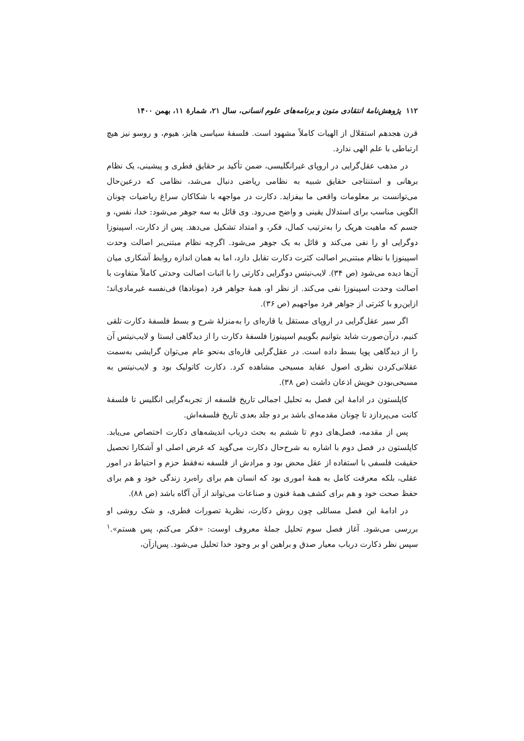۱۱۲ پژوهش‌نامهٔ انتقادی متون و برنامه‌های علوم انسانی، سال ۲۱، شمارهٔ ۱۱، بهمن ۱۴۰۰
قرن هجدهم استقلال از الهیات کاملاً مشهود است. فلسفهٔ سیاسی هابز، هیوم، و روسو نیز هیچ ارتباطی با علم الهی ندارد.
در مذهب عقل‌گرایی در اروپای غیرانگلیسی، ضمن تأکید بر حقایق فطری و پیشینی، یک نظام برهانی و استنتاجی حقایق شبیه به نظامی ریاضی دنبال می‌شد، نظامی که درعین‌حال می‌توانست بر معلومات واقعی ما بیفزاید. دکارت در مواجهه با شکاکان سراغ ریاضیات چونان الگویی مناسب برای استدلال یقینی و واضح می‌رود. وی قائل به سه جوهر می‌شود: خدا، نفس، و جسم که ماهیت هریک را به‌ترتیب کمال، فکر، و امتداد تشکیل می‌دهد. پس از دکارت، اسپینوزا دوگرایی او را نفی می‌کند و قائل به یک جوهر می‌شود. اگرچه نظام مبتنی‌بر اصالت وحدت اسپینوزا با نظام مبتنی‌بر اصالت کثرت دکارت تقابل دارد، اما به همان اندازه روابط آشکاری میان آن‌ها دیده می‌شود (ص ۳۴). لایب‌نیتس دوگرایی دکارتی را با اثبات اصالت وحدتی کاملاً متفاوت با اصالت وحدت اسپینوزا نفی می‌کند. از نظر او، همهٔ جواهر فرد (مونادها) فی‌نفسه غیرمادی‌اند؛ ازاین‌رو با کثرتی از جواهر فرد مواجهیم (ص ۳۶).
اگر سیر عقل‌گرایی در اروپای مستقل یا قاره‌ای را به‌منزلهٔ شرح و بسط فلسفهٔ دکارت تلقی کنیم، درآن‌صورت شاید بتوانیم بگوییم اسپینوزا فلسفهٔ دکارت را از دیدگاهی ایستا و لایب‌نیتس آن را از دیدگاهی پویا بسط داده است. در عقل‌گرایی قاره‌ای به‌نحو عام می‌توان گرایشی به‌سمت عقلانی‌کردن نظری اصول عقاید مسیحی مشاهده کرد. دکارت کاتولیک بود و لایب‌نیتس به مسیحی‌بودن خویش اذعان داشت (ص ۳۸).
کاپلستون در ادامهٔ این فصل به تحلیل اجمالی تاریخ فلسفه از تجربه‌گرایی انگلیس تا فلسفهٔ کانت می‌پردازد تا چونان مقدمه‌ای باشد بر دو جلد بعدی تاریخ فلسفه‌اش.
پس از مقدمه، فصل‌های دوم تا ششم به بحث درباب اندیشه‌های دکارت اختصاص می‌یابد. کاپلستون در فصل دوم با اشاره به شرح‌حال دکارت می‌گوید که غرض اصلی او آشکارا تحصیل حقیقت فلسفی با استفاده از عقل محض بود و مرادش از فلسفه نه‌فقط حزم و احتیاط در امور عقلی، بلکه معرفت کامل به همهٔ اموری بود که انسان هم برای راه‌برد زندگی خود و هم برای حفظ صحت خود و هم برای کشف همهٔ فنون و صناعات می‌تواند از آن آگاه باشد (ص ۸۸).
در ادامهٔ این فصل مسائلی چون روش دکارت، نظریهٔ تصورات فطری، و شک روشی او بررسی می‌شود. آغاز فصل سوم تحلیل جملهٔ معروف اوست: «فکر می‌کنم، پس هستم».<sup>۱</sup> سپس نظر دکارت درباب معیار صدق و براهین او بر وجود خدا تحلیل می‌شود. پس‌ازآن،